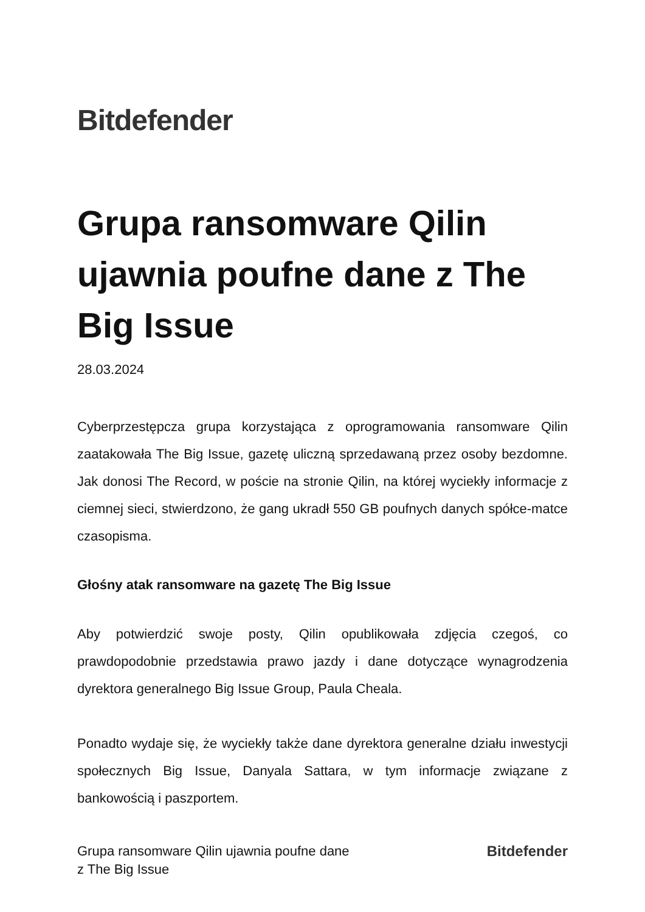Bitdefender
Grupa ransomware Qilin ujawnia poufne dane z The Big Issue
28.03.2024
Cyberprzestępcza grupa korzystająca z oprogramowania ransomware Qilin zaatakowała The Big Issue, gazetę uliczną sprzedawaną przez osoby bezdomne. Jak donosi The Record, w poście na stronie Qilin, na której wyciekły informacje z ciemnej sieci, stwierdzono, że gang ukradł 550 GB poufnych danych spółce-matce czasopisma.
Głośny atak ransomware na gazetę The Big Issue
Aby potwierdzić swoje posty, Qilin opublikowała zdjęcia czegoś, co prawdopodobnie przedstawia prawo jazdy i dane dotyczące wynagrodzenia dyrektora generalnego Big Issue Group, Paula Cheala.
Ponadto wydaje się, że wyciekły także dane dyrektora generalne działu inwestycji społecznych Big Issue, Danyala Sattara, w tym informacje związane z bankowością i paszportem.
Grupa ransomware Qilin ujawnia poufne dane
z The Big Issue
Bitdefender